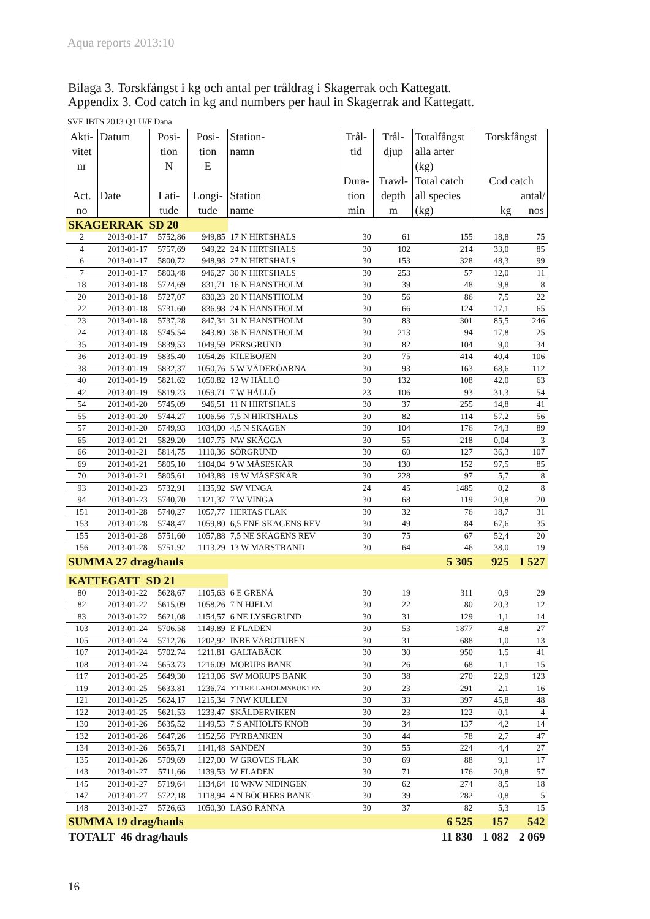Aqua reports 2013:10
Bilaga 3. Torskfångst i kg och antal per tråldrag i Skagerrak och Kattegatt.
Appendix 3. Cod catch in kg and numbers per haul in Skagerrak and Kattegatt.
SVE IBTS 2013 Q1 U/F Dana
| Akti- vitet nr Act. no | Datum Date | Posi- tion N Lati- tude | Posi- tion E Longi- tude | Station- namn Station name | Trål- tid Dura- tion min | Trål- djup Trawl- depth m | Totalfångst alla arter (kg) Total catch all species (kg) | Torskfångst Cod catch antal/ kg nos | |
| --- | --- | --- | --- | --- | --- | --- | --- | --- | --- |
| SKAGERRAK SD 20 | | | | | | | | | |
| 2 | 2013-01-17 | 5752,86 | 949,85 | 17 N HIRTSHALS | 30 | 61 | 155 | 18,8 | 75 |
| 4 | 2013-01-17 | 5757,69 | 949,22 | 24 N HIRTSHALS | 30 | 102 | 214 | 33,0 | 85 |
| 6 | 2013-01-17 | 5800,72 | 948,98 | 27 N HIRTSHALS | 30 | 153 | 328 | 48,3 | 99 |
| 7 | 2013-01-17 | 5803,48 | 946,27 | 30 N HIRTSHALS | 30 | 253 | 57 | 12,0 | 11 |
| 18 | 2013-01-18 | 5724,69 | 831,71 | 16 N HANSTHOLM | 30 | 39 | 48 | 9,8 | 8 |
| 20 | 2013-01-18 | 5727,07 | 830,23 | 20 N HANSTHOLM | 30 | 56 | 86 | 7,5 | 22 |
| 22 | 2013-01-18 | 5731,60 | 836,98 | 24 N HANSTHOLM | 30 | 66 | 124 | 17,1 | 65 |
| 23 | 2013-01-18 | 5737,28 | 847,34 | 31 N HANSTHOLM | 30 | 83 | 301 | 85,5 | 246 |
| 24 | 2013-01-18 | 5745,54 | 843,80 | 36 N HANSTHOLM | 30 | 213 | 94 | 17,8 | 25 |
| 35 | 2013-01-19 | 5839,53 | 1049,59 | PERSGRUND | 30 | 82 | 104 | 9,0 | 34 |
| 36 | 2013-01-19 | 5835,40 | 1054,26 | KILEBOJEN | 30 | 75 | 414 | 40,4 | 106 |
| 38 | 2013-01-19 | 5832,37 | 1050,76 | 5 W VÄDERÖARNA | 30 | 93 | 163 | 68,6 | 112 |
| 40 | 2013-01-19 | 5821,62 | 1050,82 | 12 W HÅLLÖ | 30 | 132 | 108 | 42,0 | 63 |
| 42 | 2013-01-19 | 5819,23 | 1059,71 | 7 W HÅLLÖ | 23 | 106 | 93 | 31,3 | 54 |
| 54 | 2013-01-20 | 5745,09 | 946,51 | 11 N HIRTSHALS | 30 | 37 | 255 | 14,8 | 41 |
| 55 | 2013-01-20 | 5744,27 | 1006,56 | 7,5 N HIRTSHALS | 30 | 82 | 114 | 57,2 | 56 |
| 57 | 2013-01-20 | 5749,93 | 1034,00 | 4,5 N SKAGEN | 30 | 104 | 176 | 74,3 | 89 |
| 65 | 2013-01-21 | 5829,20 | 1107,75 | NW SKÄGGA | 30 | 55 | 218 | 0,04 | 3 |
| 66 | 2013-01-21 | 5814,75 | 1110,36 | SÖRGRUND | 30 | 60 | 127 | 36,3 | 107 |
| 69 | 2013-01-21 | 5805,10 | 1104,04 | 9 W MÅSESKÄR | 30 | 130 | 152 | 97,5 | 85 |
| 70 | 2013-01-21 | 5805,61 | 1043,88 | 19 W MÅSESKÄR | 30 | 228 | 97 | 5,7 | 8 |
| 93 | 2013-01-23 | 5732,91 | 1135,92 | SW VINGA | 24 | 45 | 1485 | 0,2 | 8 |
| 94 | 2013-01-23 | 5740,70 | 1121,37 | 7 W VINGA | 30 | 68 | 119 | 20,8 | 20 |
| 151 | 2013-01-28 | 5740,27 | 1057,77 | HERTAS FLAK | 30 | 32 | 76 | 18,7 | 31 |
| 153 | 2013-01-28 | 5748,47 | 1059,80 | 6,5 ENE SKAGENS REV | 30 | 49 | 84 | 67,6 | 35 |
| 155 | 2013-01-28 | 5751,60 | 1057,88 | 7,5 NE SKAGENS REV | 30 | 75 | 67 | 52,4 | 20 |
| 156 | 2013-01-28 | 5751,92 | 1113,29 | 13 W MARSTRAND | 30 | 64 | 46 | 38,0 | 19 |
| SUMMA 27 drag/hauls | | | | | | | 5 305 | 925 | 1 527 |
| KATTEGATT SD 21 | | | | | | | | | |
| 80 | 2013-01-22 | 5628,67 | 1105,63 | 6 E GRENÅ | 30 | 19 | 311 | 0,9 | 29 |
| 82 | 2013-01-22 | 5615,09 | 1058,26 | 7 N HJELM | 30 | 22 | 80 | 20,3 | 12 |
| 83 | 2013-01-22 | 5621,08 | 1154,57 | 6 NE LYSEGRUND | 30 | 31 | 129 | 1,1 | 14 |
| 103 | 2013-01-24 | 5706,58 | 1149,89 | E FLADEN | 30 | 53 | 1877 | 4,8 | 27 |
| 105 | 2013-01-24 | 5712,76 | 1202,92 | INRE VÄRÖTUBEN | 30 | 31 | 688 | 1,0 | 13 |
| 107 | 2013-01-24 | 5702,74 | 1211,81 | GALTABÄCK | 30 | 30 | 950 | 1,5 | 41 |
| 108 | 2013-01-24 | 5653,73 | 1216,09 | MORUPS BANK | 30 | 26 | 68 | 1,1 | 15 |
| 117 | 2013-01-25 | 5649,30 | 1213,06 | SW MORUPS BANK | 30 | 38 | 270 | 22,9 | 123 |
| 119 | 2013-01-25 | 5633,81 | 1236,74 | YTTRE LAHOLMSBUKTEN | 30 | 23 | 291 | 2,1 | 16 |
| 121 | 2013-01-25 | 5624,17 | 1215,34 | 7 NW KULLEN | 30 | 33 | 397 | 45,8 | 48 |
| 122 | 2013-01-25 | 5621,53 | 1233,47 | SKÄLDERVIKEN | 30 | 23 | 122 | 0,1 | 4 |
| 130 | 2013-01-26 | 5635,52 | 1149,53 | 7 S ANHOLTS KNOB | 30 | 34 | 137 | 4,2 | 14 |
| 132 | 2013-01-26 | 5647,26 | 1152,56 | FYRBANKEN | 30 | 44 | 78 | 2,7 | 47 |
| 134 | 2013-01-26 | 5655,71 | 1141,48 | SANDEN | 30 | 55 | 224 | 4,4 | 27 |
| 135 | 2013-01-26 | 5709,69 | 1127,00 | W GROVES FLAK | 30 | 69 | 88 | 9,1 | 17 |
| 143 | 2013-01-27 | 5711,66 | 1139,53 | W FLADEN | 30 | 71 | 176 | 20,8 | 57 |
| 145 | 2013-01-27 | 5719,64 | 1134,64 | 10 WNW NIDINGEN | 30 | 62 | 274 | 8,5 | 18 |
| 147 | 2013-01-27 | 5722,18 | 1118,94 | 4 N BÖCHERS BANK | 30 | 39 | 282 | 0,8 | 5 |
| 148 | 2013-01-27 | 5726,63 | 1050,30 | LÄSÖ RÄNNA | 30 | 37 | 82 | 5,3 | 15 |
| SUMMA 19 drag/hauls | | | | | | | 6 525 | 157 | 542 |
| TOTALT 46 drag/hauls | | | | | | | 11 830 | 1 082 | 2 069 |
16